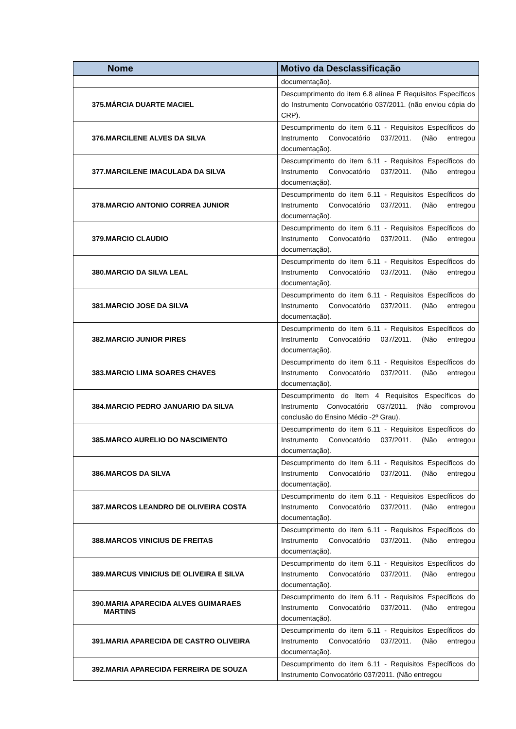| Nome | Motivo da Desclassificação |
| --- | --- |
| | documentação). |
| 375.MÁRCIA DUARTE MACIEL | Descumprimento do item 6.8 alínea E Requisitos Específicos do Instrumento Convocatório 037/2011. (não enviou cópia do CRP). |
| 376.MARCILENE ALVES DA SILVA | Descumprimento do item 6.11 - Requisitos Específicos do Instrumento Convocatório 037/2011. (Não entregou documentação). |
| 377.MARCILENE IMACULADA DA SILVA | Descumprimento do item 6.11 - Requisitos Específicos do Instrumento Convocatório 037/2011. (Não entregou documentação). |
| 378.MARCIO ANTONIO CORREA JUNIOR | Descumprimento do item 6.11 - Requisitos Específicos do Instrumento Convocatório 037/2011. (Não entregou documentação). |
| 379.MARCIO CLAUDIO | Descumprimento do item 6.11 - Requisitos Específicos do Instrumento Convocatório 037/2011. (Não entregou documentação). |
| 380.MARCIO DA SILVA LEAL | Descumprimento do item 6.11 - Requisitos Específicos do Instrumento Convocatório 037/2011. (Não entregou documentação). |
| 381.MARCIO JOSE DA SILVA | Descumprimento do item 6.11 - Requisitos Específicos do Instrumento Convocatório 037/2011. (Não entregou documentação). |
| 382.MARCIO JUNIOR PIRES | Descumprimento do item 6.11 - Requisitos Específicos do Instrumento Convocatório 037/2011. (Não entregou documentação). |
| 383.MARCIO LIMA SOARES CHAVES | Descumprimento do item 6.11 - Requisitos Específicos do Instrumento Convocatório 037/2011. (Não entregou documentação). |
| 384.MARCIO PEDRO JANUARIO DA SILVA | Descumprimento do Item 4 Requisitos Específicos do Instrumento Convocatório 037/2011. (Não comprovou conclusão do Ensino Médio -2º Grau). |
| 385.MARCO AURELIO DO NASCIMENTO | Descumprimento do item 6.11 - Requisitos Específicos do Instrumento Convocatório 037/2011. (Não entregou documentação). |
| 386.MARCOS DA SILVA | Descumprimento do item 6.11 - Requisitos Específicos do Instrumento Convocatório 037/2011. (Não entregou documentação). |
| 387.MARCOS LEANDRO DE OLIVEIRA COSTA | Descumprimento do item 6.11 - Requisitos Específicos do Instrumento Convocatório 037/2011. (Não entregou documentação). |
| 388.MARCOS VINICIUS DE FREITAS | Descumprimento do item 6.11 - Requisitos Específicos do Instrumento Convocatório 037/2011. (Não entregou documentação). |
| 389.MARCUS VINICIUS DE OLIVEIRA E SILVA | Descumprimento do item 6.11 - Requisitos Específicos do Instrumento Convocatório 037/2011. (Não entregou documentação). |
| 390.MARIA APARECIDA ALVES GUIMARAES MARTINS | Descumprimento do item 6.11 - Requisitos Específicos do Instrumento Convocatório 037/2011. (Não entregou documentação). |
| 391.MARIA APARECIDA DE CASTRO OLIVEIRA | Descumprimento do item 6.11 - Requisitos Específicos do Instrumento Convocatório 037/2011. (Não entregou documentação). |
| 392.MARIA APARECIDA FERREIRA DE SOUZA | Descumprimento do item 6.11 - Requisitos Específicos do Instrumento Convocatório 037/2011. (Não entregou |